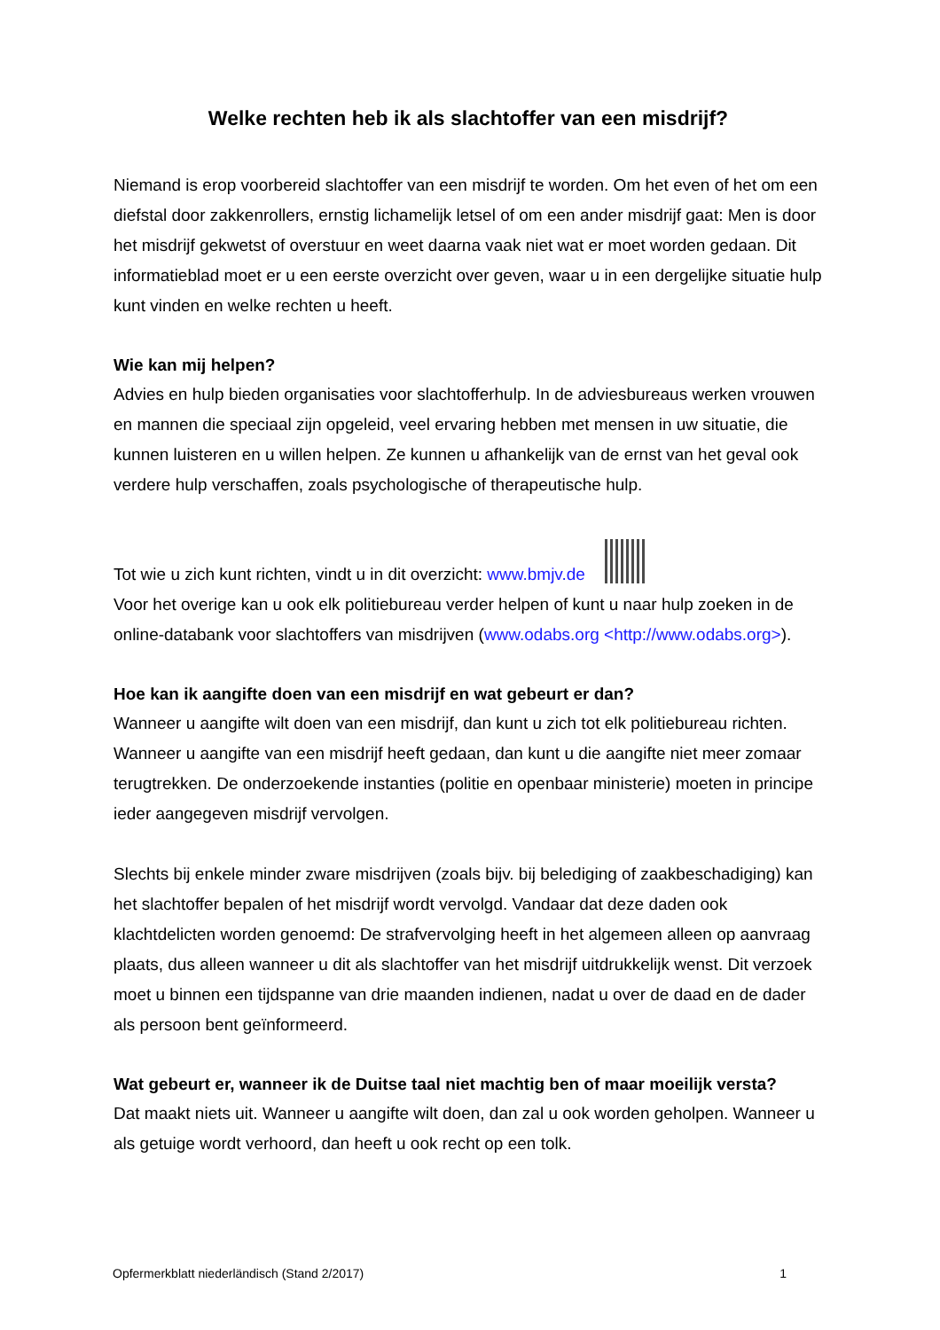Welke rechten heb ik als slachtoffer van een misdrijf?
Niemand is erop voorbereid slachtoffer van een misdrijf te worden. Om het even of het om een diefstal door zakkenrollers, ernstig lichamelijk letsel of om een ander misdrijf gaat: Men is door het misdrijf gekwetst of overstuur en weet daarna vaak niet wat er moet worden gedaan. Dit informatieblad moet er u een eerste overzicht over geven, waar u in een dergelijke situatie hulp kunt vinden en welke rechten u heeft.
Wie kan mij helpen?
Advies en hulp bieden organisaties voor slachtofferhulp. In de adviesbureaus werken vrouwen en mannen die speciaal zijn opgeleid, veel ervaring hebben met mensen in uw situatie, die kunnen luisteren en u willen helpen. Ze kunnen u afhankelijk van de ernst van het geval ook verdere hulp verschaffen, zoals psychologische of therapeutische hulp.
Tot wie u zich kunt richten, vindt u in dit overzicht: www.bmjv.de
Voor het overige kan u ook elk politiebureau verder helpen of kunt u naar hulp zoeken in de online-databank voor slachtoffers van misdrijven (www.odabs.org <http://www.odabs.org>).
Hoe kan ik aangifte doen van een misdrijf en wat gebeurt er dan?
Wanneer u aangifte wilt doen van een misdrijf, dan kunt u zich tot elk politiebureau richten. Wanneer u aangifte van een misdrijf heeft gedaan, dan kunt u die aangifte niet meer zomaar terugtrekken. De onderzoekende instanties (politie en openbaar ministerie) moeten in principe ieder aangegeven misdrijf vervolgen.
Slechts bij enkele minder zware misdrijven (zoals bijv. bij belediging of zaakbeschadiging) kan het slachtoffer bepalen of het misdrijf wordt vervolgd. Vandaar dat deze daden ook klachtdelicten worden genoemd: De strafvervolging heeft in het algemeen alleen op aanvraag plaats, dus alleen wanneer u dit als slachtoffer van het misdrijf uitdrukkelijk wenst. Dit verzoek moet u binnen een tijdspanne van drie maanden indienen, nadat u over de daad en de dader als persoon bent geïnformeerd.
Wat gebeurt er, wanneer ik de Duitse taal niet machtig ben of maar moeilijk versta?
Dat maakt niets uit. Wanneer u aangifte wilt doen, dan zal u ook worden geholpen. Wanneer u als getuige wordt verhoord, dan heeft u ook recht op een tolk.
Opfermerkblatt niederländisch (Stand 2/2017) 1